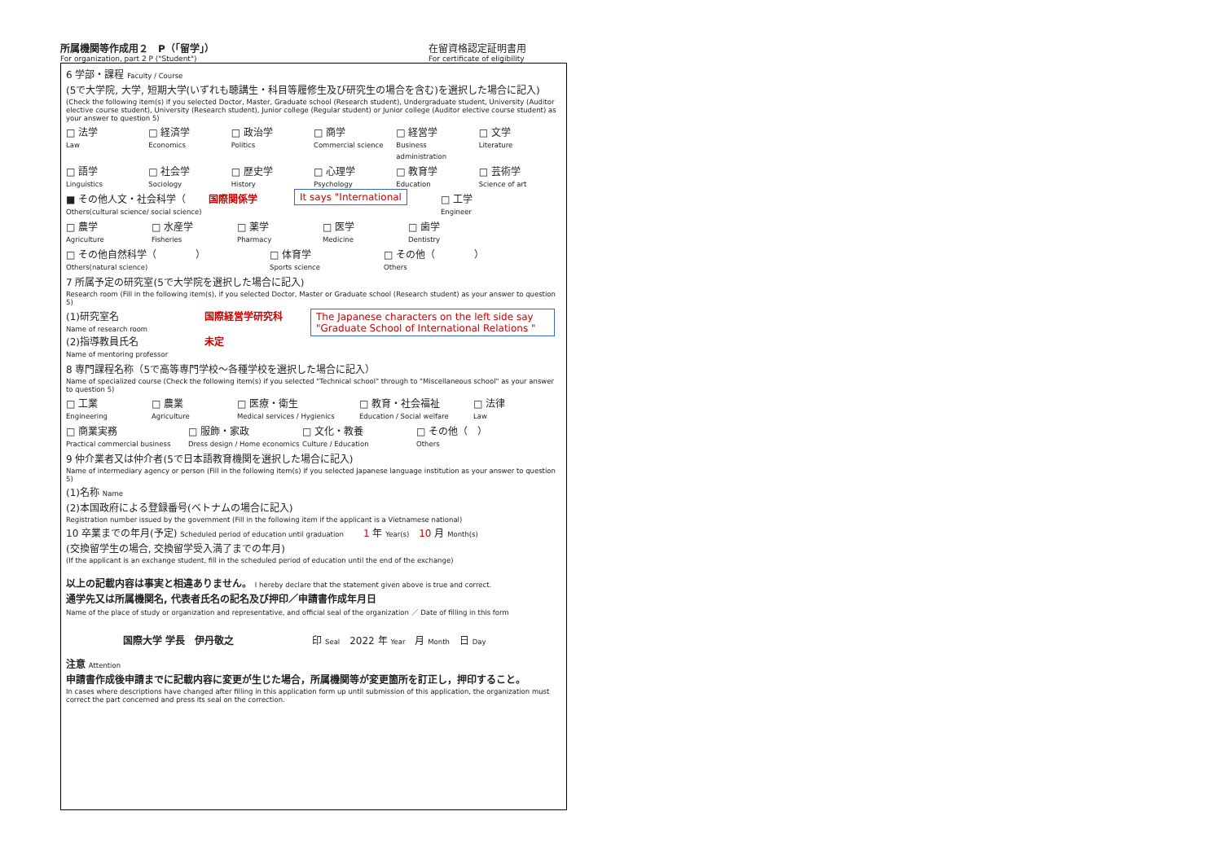所属機関等作成用２　P（「留学」）
For organization, part 2 P ("Student")
在留資格認定証明書用
For certificate of eligibility
6 学部・課程 Faculty / Course
(5で大学院, 大学, 短期大学(いずれも聴講生・科目等履修生及び研究生の場合を含む)を選択した場合に記入)
(Check the following item(s) if you selected Doctor, Master, Graduate school (Research student), Undergraduate student, University (Auditor elective course student), University (Research student), Junior college (Regular student) or Junior college (Auditor elective course student) as your answer to question 5)
□ 法学
Law
□ 経済学
Economics
□ 政治学
Politics
□ 商学
Commercial science
□ 経営学
Business administration
□ 文学
Literature
□ 語学
Linguistics
□ 社会学
Sociology
□ 歴史学
History
□ 心理学
Psychology
□ 教育学
Education
□ 芸術学
Science of art
■ その他人文・社会科学（
Others(cultural science/ social science)
国際関係学 It says "International □ 工学
Engineer
□ 農学
Agriculture
□ 水産学
Fisheries
□ 薬学
Pharmacy
□ 医学
Medicine
□ 歯学
Dentistry
□ その他自然科学（　　　　）
Others(natural science)
□ 体育学
Sports science
□ その他（　　　　）
Others
7 所属予定の研究室(5で大学院を選択した場合に記入)
Research room (Fill in the following item(s), if you selected Doctor, Master or Graduate school (Research student) as your answer to question 5)
(1)研究室名
Name of research room
(2)指導教員氏名
Name of mentoring professor
国際経営学研究科
未定
The Japanese characters on the left side say "Graduate School of International Relations "
8 専門課程名称（5で高等専門学校～各種学校を選択した場合に記入）
Name of specialized course (Check the following item(s) if you selected "Technical school" through to "Miscellaneous school" as your answer to question 5)
□ 工業
Engineering
□ 農業
Agriculture
□ 医療・衛生
Medical services / Hygienics
□ 教育・社会福祉
Education / Social welfare
□ 法律
Law
□ 商業実務
Practical commercial business
□ 服飾・家政
Dress design / Home economics
□ 文化・教養
Culture / Education
□ その他（　）
Others
9 仲介業者又は仲介者(5で日本語教育機関を選択した場合に記入)
Name of intermediary agency or person (Fill in the following item(s) if you selected Japanese language institution as your answer to question 5)
(1)名称 Name
(2)本国政府による登録番号(ベトナムの場合に記入)
Registration number issued by the government (Fill in the following item if the applicant is a Vietnamese national)
10 卒業までの年月(予定) Scheduled period of education until graduation　　1 年 Year(s)　10 月 Month(s)
(交換留学生の場合, 交換留学受入満了までの年月)
(If the applicant is an exchange student, fill in the scheduled period of education until the end of the exchange)
以上の記載内容は事実と相違ありません。 I hereby declare that the statement given above is true and correct.
通学先又は所属機関名, 代表者氏名の記名及び押印／申請書作成年月日
Name of the place of study or organization and representative, and official seal of the organization ／ Date of filling in this form
国際大学 学長　伊丹敬之　　　　　　　　印 Seal　2022 年 Year　月 Month　日 Day
注意 Attention
申請書作成後申請までに記載内容に変更が生じた場合，所属機関等が変更箇所を訂正し，押印すること。
In cases where descriptions have changed after filling in this application form up until submission of this application, the organization must correct the part concerned and press its seal on the correction.